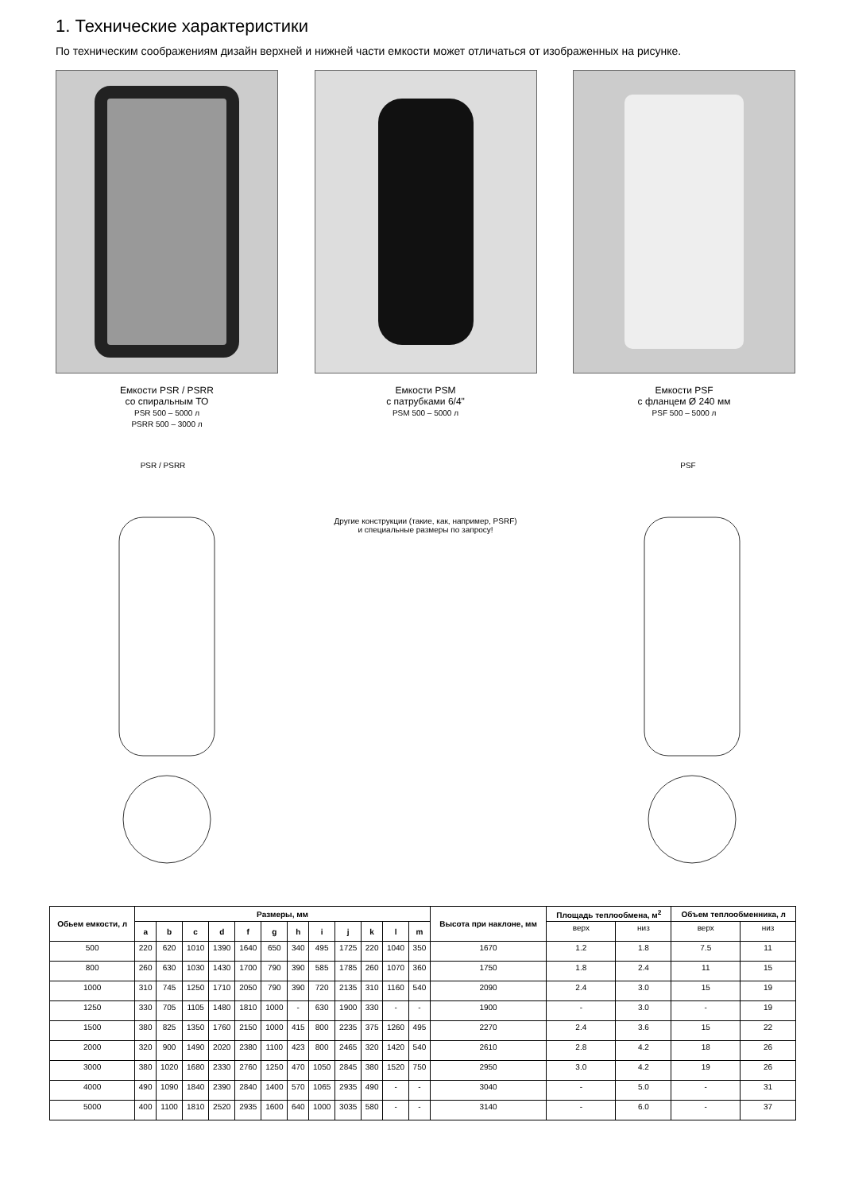1. Технические характеристики
По техническим соображениям дизайн верхней и нижней части емкости может отличаться от изображенных на рисунке.
Емкости PSR / PSRR
со спиральным ТО
PSR 500 – 5000 л
PSRR 500 – 3000 л
Емкости PSM
с патрубками 6/4"
PSM 500 – 5000 л
Емкости PSF
с фланцем Ø 240 мм
PSF 500 – 5000 л
PSR / PSRR
Другие конструкции (такие, как, например, PSRF)
и специальные размеры по запросу!
PSF
| Обьем емкости, л | Размеры, мм | | | | | | | | | | | | Высота при наклоне, мм | Площадь теплообмена, м<sup>2</sup> | | Объем теплообменника, л | |
| --- | --- | --- | --- | --- | --- | --- | --- | --- | --- | --- | --- | --- | --- | --- | --- | --- | --- |
| | a | b | c | d | f | g | h | i | j | k | l | m | | верх | низ | верх | низ |
| 500 | 220 | 620 | 1010 | 1390 | 1640 | 650 | 340 | 495 | 1725 | 220 | 1040 | 350 | 1670 | 1.2 | 1.8 | 7.5 | 11 |
| 800 | 260 | 630 | 1030 | 1430 | 1700 | 790 | 390 | 585 | 1785 | 260 | 1070 | 360 | 1750 | 1.8 | 2.4 | 11 | 15 |
| 1000 | 310 | 745 | 1250 | 1710 | 2050 | 790 | 390 | 720 | 2135 | 310 | 1160 | 540 | 2090 | 2.4 | 3.0 | 15 | 19 |
| 1250 | 330 | 705 | 1105 | 1480 | 1810 | 1000 | - | 630 | 1900 | 330 | - | - | 1900 | - | 3.0 | - | 19 |
| 1500 | 380 | 825 | 1350 | 1760 | 2150 | 1000 | 415 | 800 | 2235 | 375 | 1260 | 495 | 2270 | 2.4 | 3.6 | 15 | 22 |
| 2000 | 320 | 900 | 1490 | 2020 | 2380 | 1100 | 423 | 800 | 2465 | 320 | 1420 | 540 | 2610 | 2.8 | 4.2 | 18 | 26 |
| 3000 | 380 | 1020 | 1680 | 2330 | 2760 | 1250 | 470 | 1050 | 2845 | 380 | 1520 | 750 | 2950 | 3.0 | 4.2 | 19 | 26 |
| 4000 | 490 | 1090 | 1840 | 2390 | 2840 | 1400 | 570 | 1065 | 2935 | 490 | - | - | 3040 | - | 5.0 | - | 31 |
| 5000 | 400 | 1100 | 1810 | 2520 | 2935 | 1600 | 640 | 1000 | 3035 | 580 | - | - | 3140 | - | 6.0 | - | 37 |